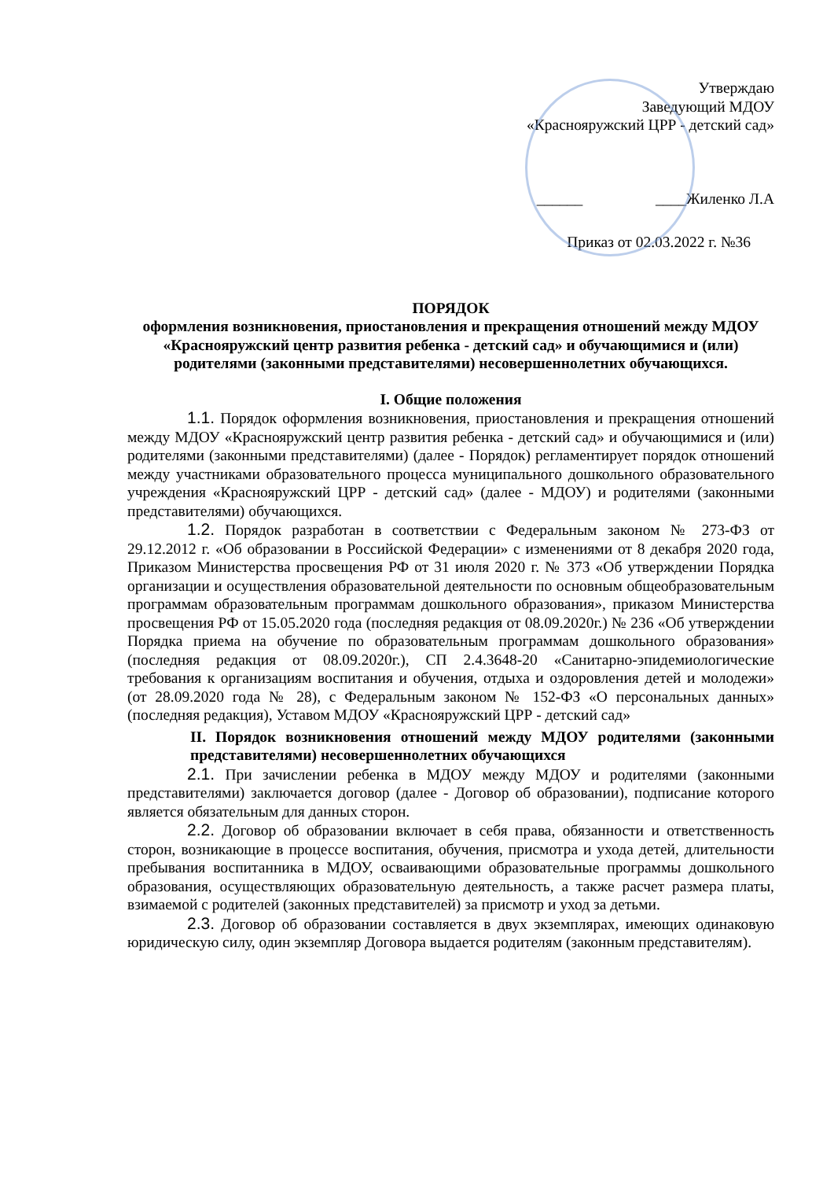Утверждаю
Заведующий МДОУ
«Краснояружский ЦРР - детский сад»
______ ____Жиленко Л.А
Приказ от 02.03.2022 г. №36
ПОРЯДОК
оформления возникновения, приостановления и прекращения отношений между МДОУ «Краснояружский центр развития ребенка - детский сад» и обучающимися и (или) родителями (законными представителями) несовершеннолетних обучающихся.
I. Общие положения
1.1. Порядок оформления возникновения, приостановления и прекращения отношений между МДОУ «Краснояружский центр развития ребенка - детский сад» и обучающимися и (или) родителями (законными представителями) (далее - Порядок) регламентирует порядок отношений между участниками образовательного процесса муниципального дошкольного образовательного учреждения «Краснояружский ЦРР - детский сад» (далее - МДОУ) и родителями (законными представителями) обучающихся.
1.2. Порядок разработан в соответствии с Федеральным законом № 273-ФЗ от 29.12.2012 г. «Об образовании в Российской Федерации» с изменениями от 8 декабря 2020 года, Приказом Министерства просвещения РФ от 31 июля 2020 г. № 373 «Об утверждении Порядка организации и осуществления образовательной деятельности по основным общеобразовательным программам образовательным программам дошкольного образования», приказом Министерства просвещения РФ от 15.05.2020 года (последняя редакция от 08.09.2020г.) № 236 «Об утверждении Порядка приема на обучение по образовательным программам дошкольного образования» (последняя редакция от 08.09.2020г.), СП 2.4.3648-20 «Санитарно-эпидемиологические требования к организациям воспитания и обучения, отдыха и оздоровления детей и молодежи» (от 28.09.2020 года № 28), с Федеральным законом № 152-ФЗ «О персональных данных» (последняя редакция), Уставом МДОУ «Краснояружский ЦРР - детский сад»
II. Порядок возникновения отношений между МДОУ родителями (законными представителями) несовершеннолетних обучающихся
2.1. При зачислении ребенка в МДОУ между МДОУ и родителями (законными представителями) заключается договор (далее - Договор об образовании), подписание которого является обязательным для данных сторон.
2.2. Договор об образовании включает в себя права, обязанности и ответственность сторон, возникающие в процессе воспитания, обучения, присмотра и ухода детей, длительности пребывания воспитанника в МДОУ, осваивающими образовательные программы дошкольного образования, осуществляющих образовательную деятельность, а также расчет размера платы, взимаемой с родителей (законных представителей) за присмотр и уход за детьми.
2.3. Договор об образовании составляется в двух экземплярах, имеющих одинаковую юридическую силу, один экземпляр Договора выдается родителям (законным представителям).